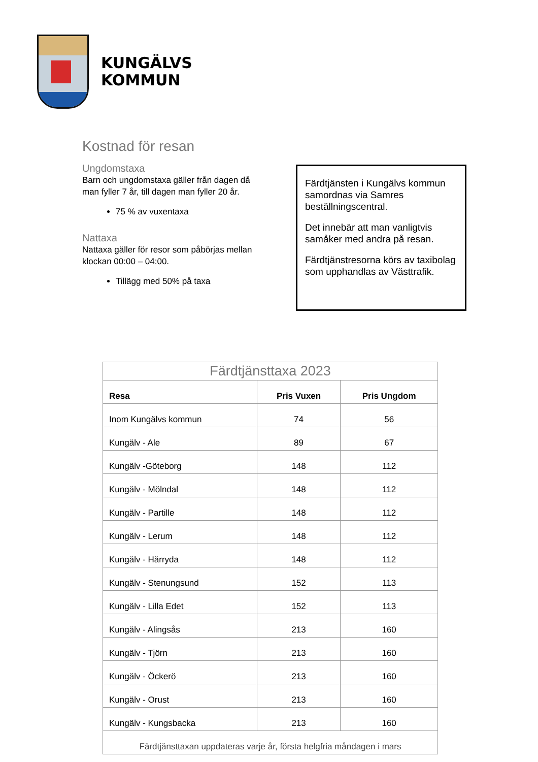KUNGÄLVS
KOMMUN
Kostnad för resan
Ungdomstaxa
Barn och ungdomstaxa gäller från dagen då man fyller 7 år, till dagen man fyller 20 år.
75 % av vuxentaxa
Nattaxa
Nattaxa gäller för resor som påbörjas mellan klockan 00:00 – 04:00.
Tillägg med 50% på taxa
Färdtjänsten i Kungälvs kommun samordnas via Samres beställningscentral.
Det innebär att man vanligtvis samåker med andra på resan.
Färdtjänstresorna körs av taxibolag som upphandlas av Västtrafik.
| Färdtjänsttaxa 2023 | | |
| --- | --- | --- |
| Resa | Pris Vuxen | Pris Ungdom |
| Inom Kungälvs kommun | 74 | 56 |
| Kungälv - Ale | 89 | 67 |
| Kungälv -Göteborg | 148 | 112 |
| Kungälv - Mölndal | 148 | 112 |
| Kungälv - Partille | 148 | 112 |
| Kungälv - Lerum | 148 | 112 |
| Kungälv - Härryda | 148 | 112 |
| Kungälv - Stenungsund | 152 | 113 |
| Kungälv - Lilla Edet | 152 | 113 |
| Kungälv - Alingsås | 213 | 160 |
| Kungälv - Tjörn | 213 | 160 |
| Kungälv - Öckerö | 213 | 160 |
| Kungälv - Orust | 213 | 160 |
| Kungälv - Kungsbacka | 213 | 160 |
| Färdtjänsttaxan uppdateras varje år, första helgfria måndagen i mars | | |